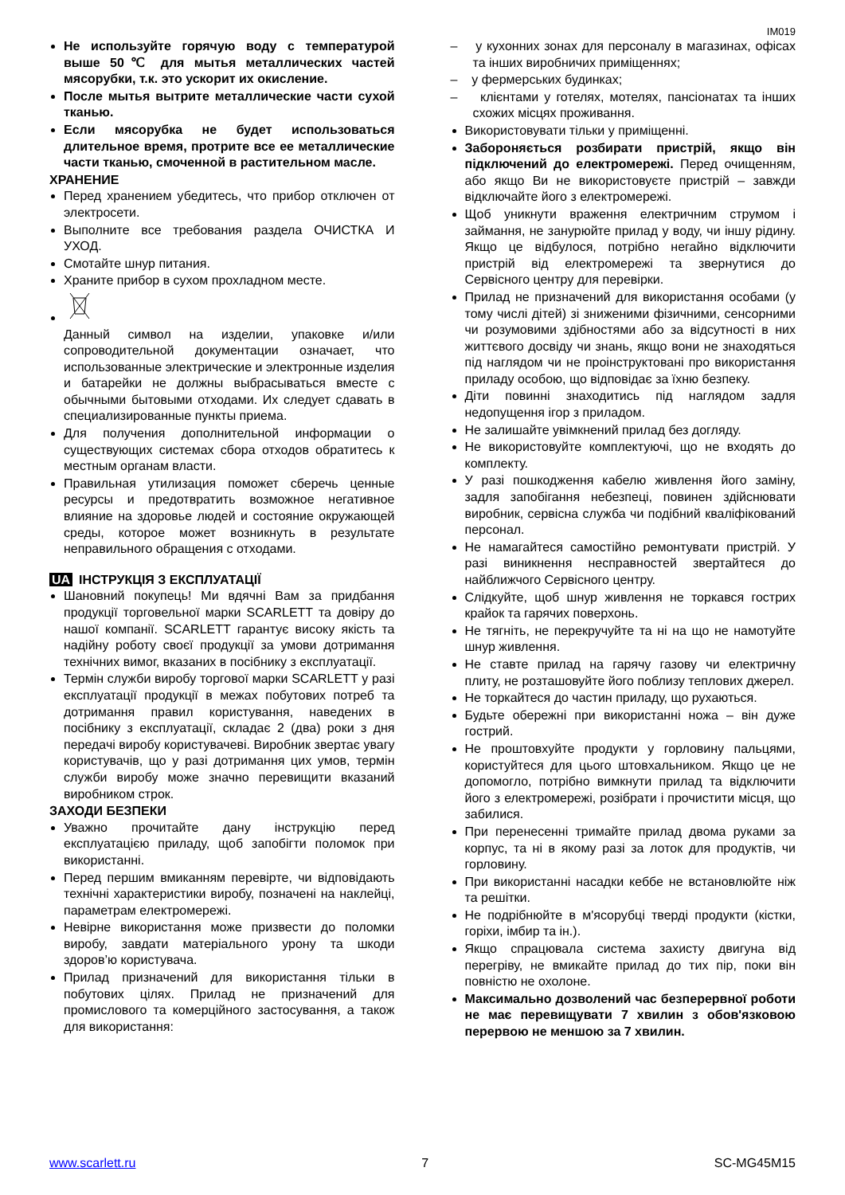IM019
Не используйте горячую воду с температурой выше 50℃ для мытья металлических частей мясорубки, т.к. это ускорит их окисление.
После мытья вытрите металлические части сухой тканью.
Если мясорубка не будет использоваться длительное время, протрите все ее металлические части тканью, смоченной в растительном масле.
ХРАНЕНИЕ
Перед хранением убедитесь, что прибор отключен от электросети.
Выполните все требования раздела ОЧИСТКА И УХОД.
Смотайте шнур питания.
Храните прибор в сухом прохладном месте.
Данный символ на изделии, упаковке и/или сопроводительной документации означает, что использованные электрические и электронные изделия и батарейки не должны выбрасываться вместе с обычными бытовыми отходами. Их следует сдавать в специализированные пункты приема.
Для получения дополнительной информации о существующих системах сбора отходов обратитесь к местным органам власти.
Правильная утилизация поможет сберечь ценные ресурсы и предотвратить возможное негативное влияние на здоровье людей и состояние окружающей среды, которое может возникнуть в результате неправильного обращения с отходами.
UA ІНСТРУКЦІЯ З ЕКСПЛУАТАЦІЇ
Шановний покупець! Ми вдячні Вам за придбання продукції торговельної марки SCARLETT та довіру до нашої компанії. SCARLETT гарантує високу якість та надійну роботу своєї продукції за умови дотримання технічних вимог, вказаних в посібнику з експлуатації.
Термін служби виробу торгової марки SCARLETT у разі експлуатації продукції в межах побутових потреб та дотримання правил користування, наведених в посібнику з експлуатації, складає 2 (два) роки з дня передачі виробу користувачеві. Виробник звертає увагу користувачів, що у разі дотримання цих умов, термін служби виробу може значно перевищити вказаний виробником строк.
ЗАХОДИ БЕЗПЕКИ
Уважно прочитайте дану інструкцію перед експлуатацією приладу, щоб запобігти поломок при використанні.
Перед першим вмиканням перевірте, чи відповідають технічні характеристики виробу, позначені на наклейці, параметрам електромережі.
Невірне використання може призвести до поломки виробу, завдати матеріального урону та шкоди здоров’ю користувача.
Прилад призначений для використання тільки в побутових цілях. Прилад не призначений для промислового та комерційного застосування, а також для використання:
– у кухонних зонах для персоналу в магазинах, офісах та інших виробничих приміщеннях;
– у фермерських будинках;
– клієнтами у готелях, мотелях, пансіонатах та інших схожих місцях проживання.
Використовувати тільки у приміщенні.
Забороняється розбирати пристрій, якщо він підключений до електромережі. Перед очищенням, або якщо Ви не використовуєте пристрій – завжди відключайте його з електромережі.
Щоб уникнути враження електричним струмом і займання, не занурюйте прилад у воду, чи іншу рідину. Якщо це відбулося, потрібно негайно відключити пристрій від електромережі та звернутися до Сервісного центру для перевірки.
Прилад не призначений для використання особами (у тому числі дітей) зі зниженими фізичними, сенсорними чи розумовими здібностями або за відсутності в них життєвого досвіду чи знань, якщо вони не знаходяться під наглядом чи не проінструктовані про використання приладу особою, що відповідає за їхню безпеку.
Діти повинні знаходитись під наглядом задля недопущення ігор з приладом.
Не залишайте увімкнений прилад без догляду.
Не використовуйте комплектуючі, що не входять до комплекту.
У разі пошкодження кабелю живлення його заміну, задля запобігання небезпеці, повинен здійснювати виробник, сервісна служба чи подібний кваліфікований персонал.
Не намагайтеся самостійно ремонтувати пристрій. У разі виникнення несправностей звертайтеся до найближчого Сервісного центру.
Слідкуйте, щоб шнур живлення не торкався гострих крайок та гарячих поверхонь.
Не тягніть, не перекручуйте та ні на що не намотуйте шнур живлення.
Не ставте прилад на гарячу газову чи електричну плиту, не розташовуйте його поблизу теплових джерел.
Не торкайтеся до частин приладу, що рухаються.
Будьте обережні при використанні ножа – він дуже гострий.
Не проштовхуйте продукти у горловину пальцями, користуйтеся для цього штовхальником. Якщо це не допомогло, потрібно вимкнути прилад та відключити його з електромережі, розібрати і прочистити місця, що забилися.
При перенесенні тримайте прилад двома руками за корпус, та ні в якому разі за лоток для продуктів, чи горловину.
При використанні насадки кеббе не встановлюйте ніж та решітки.
Не подрібнюйте в м'ясорубці тверді продукти (кістки, горіхи, імбир та ін.).
Якщо спрацювала система захисту двигуна від перегріву, не вмикайте прилад до тих пір, поки він повністю не охолоне.
Максимально дозволений час безперервної роботи не має перевищувати 7 хвилин з обов'язковою перервою не меншою за 7 хвилин.
www.scarlett.ru 7 SC-MG45M15